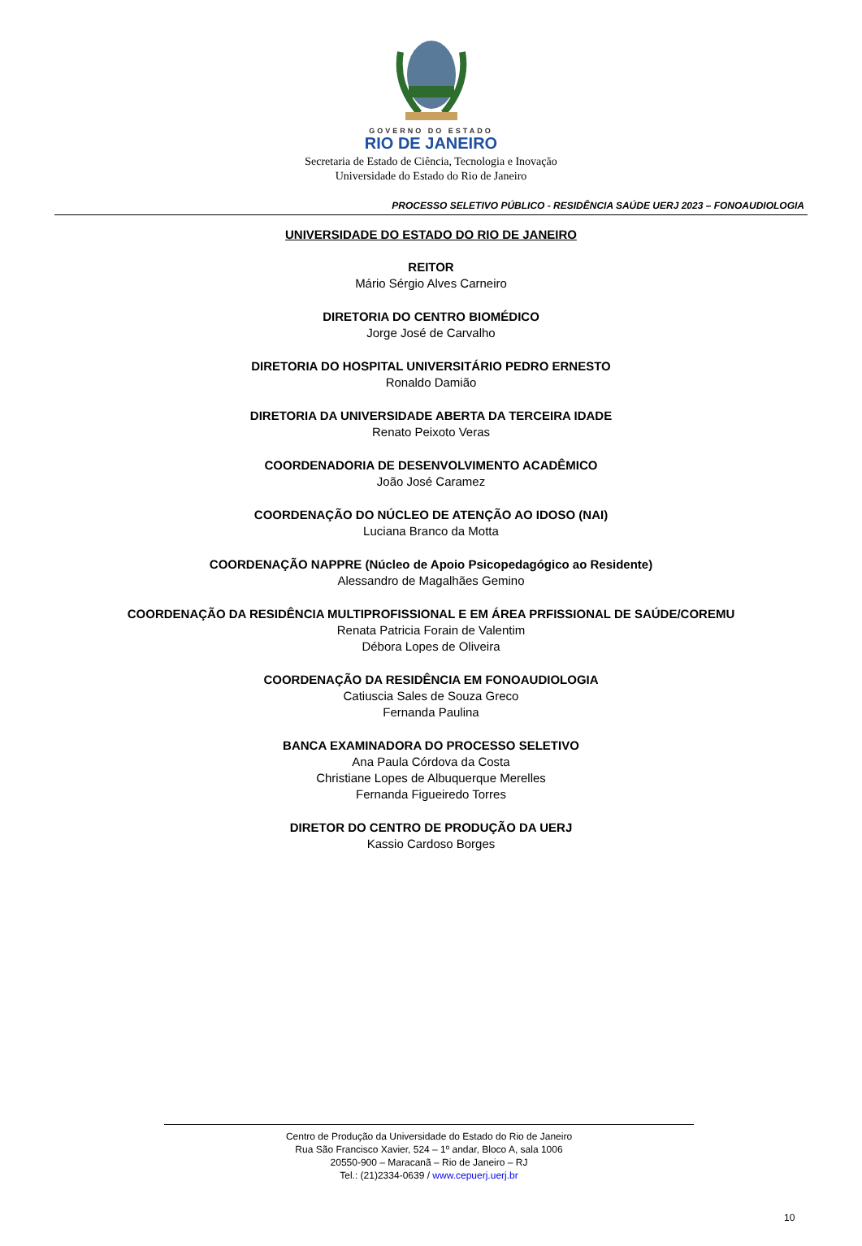GOVERNO DO ESTADO
RIO DE JANEIRO
Secretaria de Estado de Ciência, Tecnologia e Inovação
Universidade do Estado do Rio de Janeiro
PROCESSO SELETIVO PÚBLICO - RESIDÊNCIA SAÚDE UERJ 2023 – FONOAUDIOLOGIA
UNIVERSIDADE DO ESTADO DO RIO DE JANEIRO
REITOR
Mário Sérgio Alves Carneiro
DIRETORIA DO CENTRO BIOMÉDICO
Jorge José de Carvalho
DIRETORIA DO HOSPITAL UNIVERSITÁRIO PEDRO ERNESTO
Ronaldo Damião
DIRETORIA DA UNIVERSIDADE ABERTA DA TERCEIRA IDADE
Renato Peixoto Veras
COORDENADORIA DE DESENVOLVIMENTO ACADÊMICO
João José Caramez
COORDENAÇÃO DO NÚCLEO DE ATENÇÃO AO IDOSO (NAI)
Luciana Branco da Motta
COORDENAÇÃO NAPPRE (Núcleo de Apoio Psicopedagógico ao Residente)
Alessandro de Magalhães Gemino
COORDENAÇÃO DA RESIDÊNCIA MULTIPROFISSIONAL E EM ÁREA PRFISSIONAL DE SAÚDE/COREMU
Renata Patricia Forain de Valentim
Débora Lopes de Oliveira
COORDENAÇÃO DA RESIDÊNCIA EM FONOAUDIOLOGIA
Catiuscia Sales de Souza Greco
Fernanda Paulina
BANCA EXAMINADORA DO PROCESSO SELETIVO
Ana Paula Córdova da Costa
Christiane Lopes de Albuquerque Merelles
Fernanda Figueiredo Torres
DIRETOR DO CENTRO DE PRODUÇÃO DA UERJ
Kassio Cardoso Borges
Centro de Produção da Universidade do Estado do Rio de Janeiro
Rua São Francisco Xavier, 524 – 1º andar, Bloco A, sala 1006
20550-900 – Maracanã – Rio de Janeiro – RJ
Tel.: (21)2334-0639 / www.cepuerj.uerj.br
10